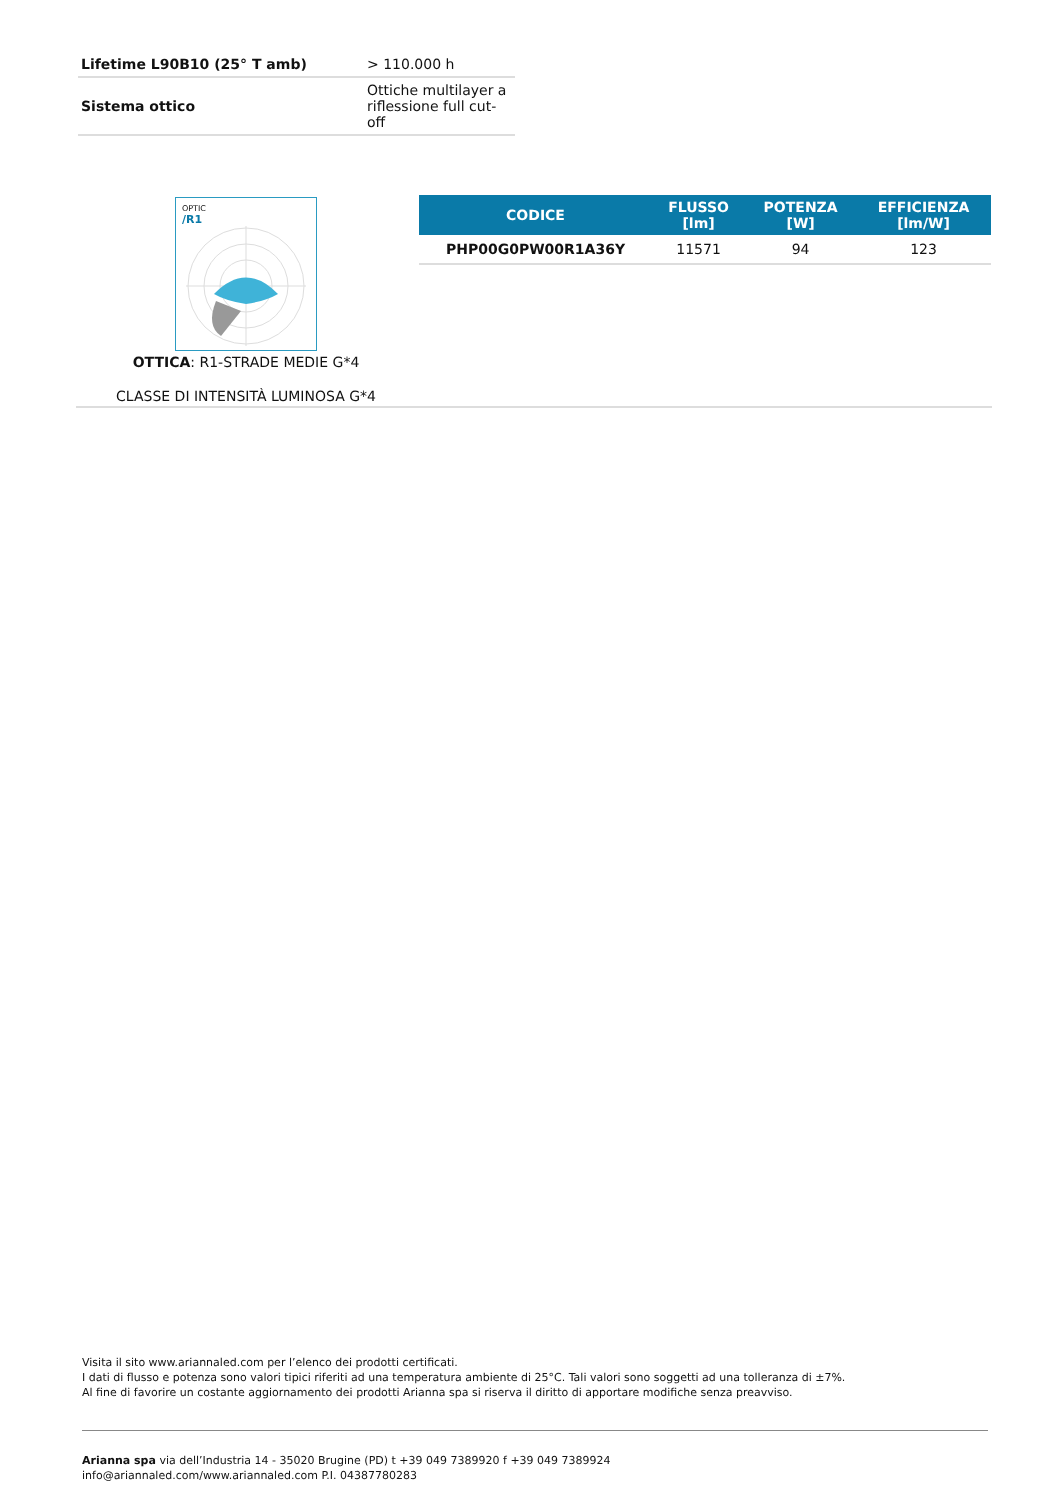| Lifetime L90B10 (25° T amb) | > 110.000 h |
| Sistema ottico | Ottiche multilayer a riflessione full cut-off |
OPTIC
/R1
OTTICA: R1-STRADE MEDIE G*4
CLASSE DI INTENSITÀ LUMINOSA G*4
| CODICE | FLUSSO [lm] | POTENZA [W] | EFFICIENZA [lm/W] |
| --- | --- | --- | --- |
| PHP00G0PW00R1A36Y | 11571 | 94 | 123 |
Visita il sito www.ariannaled.com per l’elenco dei prodotti certificati.
I dati di flusso e potenza sono valori tipici riferiti ad una temperatura ambiente di 25°C. Tali valori sono soggetti ad una tolleranza di ±7%.
Al fine di favorire un costante aggiornamento dei prodotti Arianna spa si riserva il diritto di apportare modifiche senza preavviso.
Arianna spa via dell’Industria 14 - 35020 Brugine (PD) t +39 049 7389920 f +39 049 7389924
info@ariannaled.com/www.ariannaled.com P.I. 04387780283